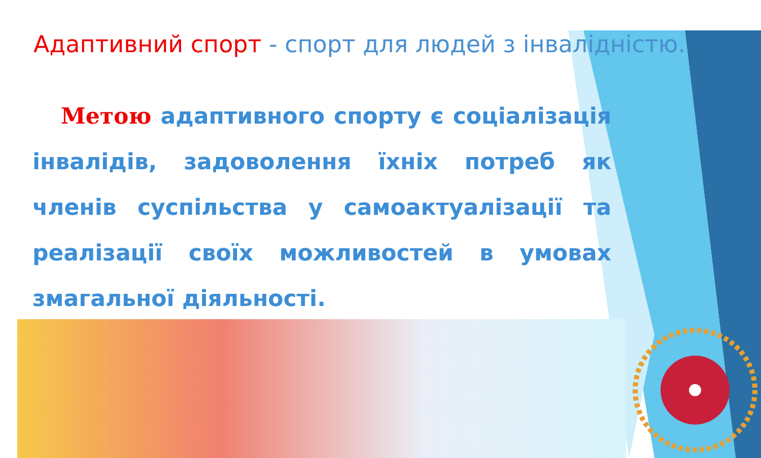Адаптивний спорт - спорт для людей з інвалідністю.
Метою адаптивного спорту є соціалізація інвалідів, задоволення їхніх потреб як членів суспільства у самоактуалізації та реалізації своїх можливостей в умовах змагальної діяльності.